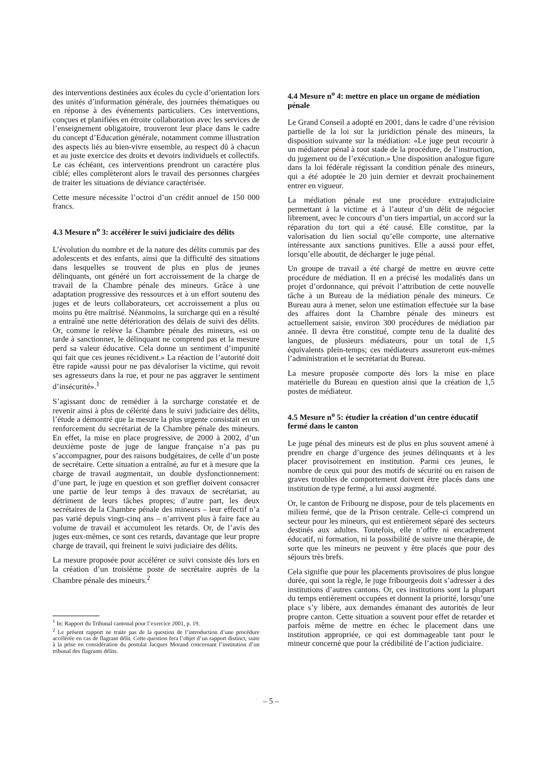des interventions destinées aux écoles du cycle d’orientation lors des unités d’information générale, des journées thématiques ou en réponse à des événements particuliers. Ces interventions, conçues et planifiées en étroite collaboration avec les services de l’enseignement obligatoire, trouveront leur place dans le cadre du concept d’Education générale, notamment comme illustration des aspects liés au bien-vivre ensemble, au respect dû à chacun et au juste exercice des droits et devoirs individuels et collectifs. Le cas échéant, ces interventions prendront un caractère plus ciblé; elles complèteront alors le travail des personnes chargées de traiter les situations de déviance caractérisée.
Cette mesure nécessite l’octroi d’un crédit annuel de 150 000 francs.
4.3 Mesure n<sup>o</sup> 3: accélérer le suivi judiciaire des délits
L’évolution du nombre et de la nature des délits commis par des adolescents et des enfants, ainsi que la difficulté des situations dans lesquelles se trouvent de plus en plus de jeunes délinquants, ont généré un fort accroissement de la charge de travail de la Chambre pénale des mineurs. Grâce à une adaptation progressive des ressources et à un effort soutenu des juges et de leurs collaborateurs, cet accroissement a plus ou moins pu être maîtrisé. Néanmoins, la surcharge qui en a résulté a entraîné une nette détérioration des délais de suivi des délits. Or, comme le relève la Chambre pénale des mineurs, «si on tarde à sanctionner, le délinquant ne comprend pas et la mesure perd sa valeur éducative. Cela donne un sentiment d’impunité qui fait que ces jeunes récidivent.» La réaction de l’autorité doit être rapide «aussi pour ne pas dévaloriser la victime, qui revoit ses agresseurs dans la rue, et pour ne pas aggraver le sentiment d’insécurité».<sup>1</sup>
S’agissant donc de remédier à la surcharge constatée et de revenir ainsi à plus de célérité dans le suivi judiciaire des délits, l’étude a démontré que la mesure la plus urgente consistait en un renforcement du secrétariat de la Chambre pénale des mineurs. En effet, la mise en place progressive, de 2000 à 2002, d’un deuxième poste de juge de langue française n’a pas pu s’accompagner, pour des raisons budgétaires, de celle d’un poste de secrétaire. Cette situation a entraîné, au fur et à mesure que la charge de travail augmentait, un double dysfonctionnement: d’une part, le juge en question et son greffier doivent consacrer une partie de leur temps à des travaux de secrétariat, au détriment de leurs tâches propres; d’autre part, les deux secrétaires de la Chambre pénale des mineurs – leur effectif n’a pas varié depuis vingt-cinq ans – n’arrivent plus à faire face au volume de travail et accumulent les retards. Or, de l’avis des juges eux-mêmes, ce sont ces retards, davantage que leur propre charge de travail, qui freinent le suivi judiciaire des délits.
La mesure proposée pour accélérer ce suivi consiste dès lors en la création d’un troisième poste de secrétaire auprès de la Chambre pénale des mineurs.<sup>2</sup>
<sup>1</sup> In: Rapport du Tribunal cantonal pour l’exercice 2001, p. 19.
<sup>2</sup> Le présent rapport ne traite pas de la question de l’introduction d’une procédure accélérée en cas de flagrant délit. Cette question fera l’objet d’un rapport distinct, suite à la prise en considération du postulat Jacques Morand concernant l’institution d’un tribunal des flagrants délits.
4.4 Mesure n<sup>o</sup> 4: mettre en place un organe de médiation pénale
Le Grand Conseil a adopté en 2001, dans le cadre d’une révision partielle de la loi sur la juridiction pénale des mineurs, la disposition suivante sur la médiation: «Le juge peut recourir à un médiateur pénal à tout stade de la procédure, de l’instruction, du jugement ou de l’exécution.» Une disposition analogue figure dans la loi fédérale régissant la condition pénale des mineurs, qui a été adoptée le 20 juin dernier et devrait prochainement entrer en vigueur.
La médiation pénale est une procédure extrajudiciaire permettant à la victime et à l’auteur d’un délit de négocier librement, avec le concours d’un tiers impartial, un accord sur la réparation du tort qui a été causé. Elle constitue, par la valorisation du lien social qu’elle comporte, une alternative intéressante aux sanctions punitives. Elle a aussi pour effet, lorsqu’elle aboutit, de décharger le juge pénal.
Un groupe de travail a été chargé de mettre en œuvre cette procédure de médiation. Il en a précisé les modalités dans un projet d’ordonnance, qui prévoit l’attribution de cette nouvelle tâche à un Bureau de la médiation pénale des mineurs. Ce Bureau aura à mener, selon une estimation effectuée sur la base des affaires dont la Chambre pénale des mineurs est actuellement saisie, environ 300 procédures de médiation par année. Il devra être constitué, compte tenu de la dualité des langues, de plusieurs médiateurs, pour un total de 1,5 équivalents plein-temps; ces médiateurs assureront eux-mêmes l’administration et le secrétariat du Bureau.
La mesure proposée comporte dès lors la mise en place matérielle du Bureau en question ainsi que la création de 1,5 postes de médiateur.
4.5 Mesure n<sup>o</sup> 5: étudier la création d’un centre éducatif fermé dans le canton
Le juge pénal des mineurs est de plus en plus souvent amené à prendre en charge d’urgence des jeunes délinquants et à les placer provisoirement en institution. Parmi ces jeunes, le nombre de ceux qui pour des motifs de sécurité ou en raison de graves troubles de comportement doivent être placés dans une institution de type fermé, a lui aussi augmenté.
Or, le canton de Fribourg ne dispose, pour de tels placements en milieu fermé, que de la Prison centrale. Celle-ci comprend un secteur pour les mineurs, qui est entièrement séparé des secteurs destinés aux adultes. Toutefois, elle n’offre ni encadrement éducatif, ni formation, ni la possibilité de suivre une thérapie, de sorte que les mineurs ne peuvent y être placés que pour des séjours très brefs.
Cela signifie que pour les placements provisoires de plus longue durée, qui sont la règle, le juge fribourgeois doit s’adresser à des institutions d’autres cantons. Or, ces institutions sont la plupart du temps entièrement occupées et donnent la priorité, lorsqu’une place s’y libère, aux demandes émanant des autorités de leur propre canton. Cette situation a souvent pour effet de retarder et parfois même de mettre en échec le placement dans une institution appropriée, ce qui est dommageable tant pour le mineur concerné que pour la crédibilité de l’action judiciaire.
– 5 –